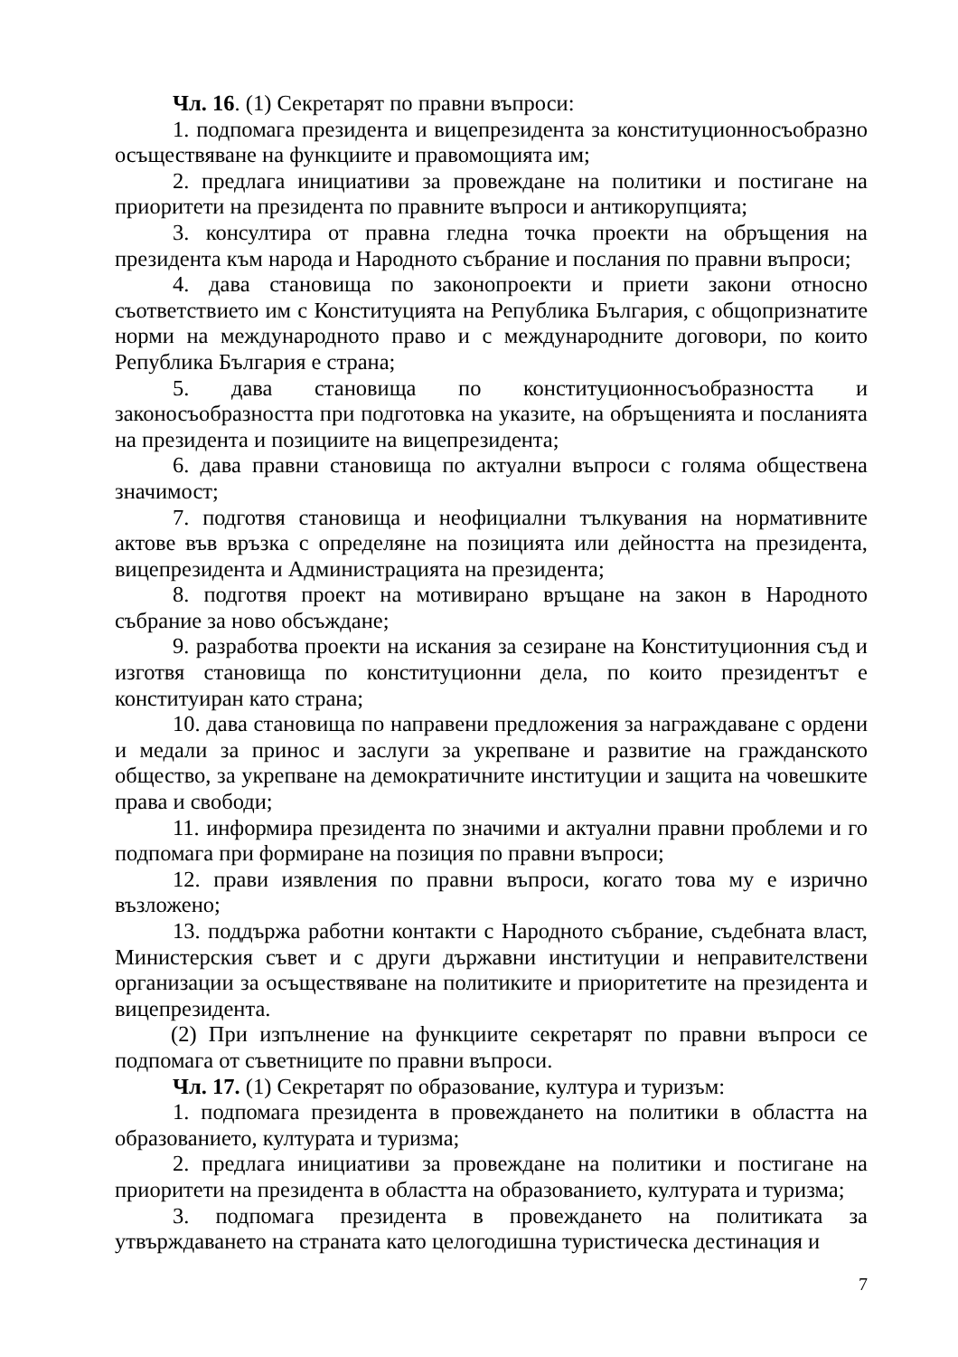Чл. 16. (1) Секретарят по правни въпроси:
1. подпомага президента и вицепрезидента за конституционносъобразно осъществяване на функциите и правомощията им;
2. предлага инициативи за провеждане на политики и постигане на приоритети на президента по правните въпроси и антикорупцията;
3. консултира от правна гледна точка проекти на обръщения на президента към народа и Народното събрание и послания по правни въпроси;
4. дава становища по законопроекти и приети закони относно съответствието им с Конституцията на Република България, с общопризнатите норми на международното право и с международните договори, по които Република България е страна;
5. дава становища по конституционносъобразността и законосъобразността при подготовка на указите, на обръщенията и посланията на президента и позициите на вицепрезидента;
6. дава правни становища по актуални въпроси с голяма обществена значимост;
7. подготвя становища и неофициални тълкувания на нормативните актове във връзка с определяне на позицията или дейността на президента, вицепрезидента и Администрацията на президента;
8. подготвя проект на мотивирано връщане на закон в Народното събрание за ново обсъждане;
9. разработва проекти на искания за сезиране на Конституционния съд и изготвя становища по конституционни дела, по които президентът е конституиран като страна;
10. дава становища по направени предложения за награждаване с ордени и медали за принос и заслуги за укрепване и развитие на гражданското общество, за укрепване на демократичните институции и защита на човешките права и свободи;
11. информира президента по значими и актуални правни проблеми и го подпомага при формиране на позиция по правни въпроси;
12. прави изявления по правни въпроси, когато това му е изрично възложено;
13. поддържа работни контакти с Народното събрание, съдебната власт, Министерския съвет и с други държавни институции и неправителствени организации за осъществяване на политиките и приоритетите на президента и вицепрезидента.
(2) При изпълнение на функциите секретарят по правни въпроси се подпомага от съветниците по правни въпроси.
Чл. 17. (1) Секретарят по образование, култура и туризъм:
1. подпомага президента в провеждането на политики в областта на образованието, културата и туризма;
2. предлага инициативи за провеждане на политики и постигане на приоритети на президента в областта на образованието, културата и туризма;
3. подпомага президента в провеждането на политиката за утвърждаването на страната като целогодишна туристическа дестинация и
7